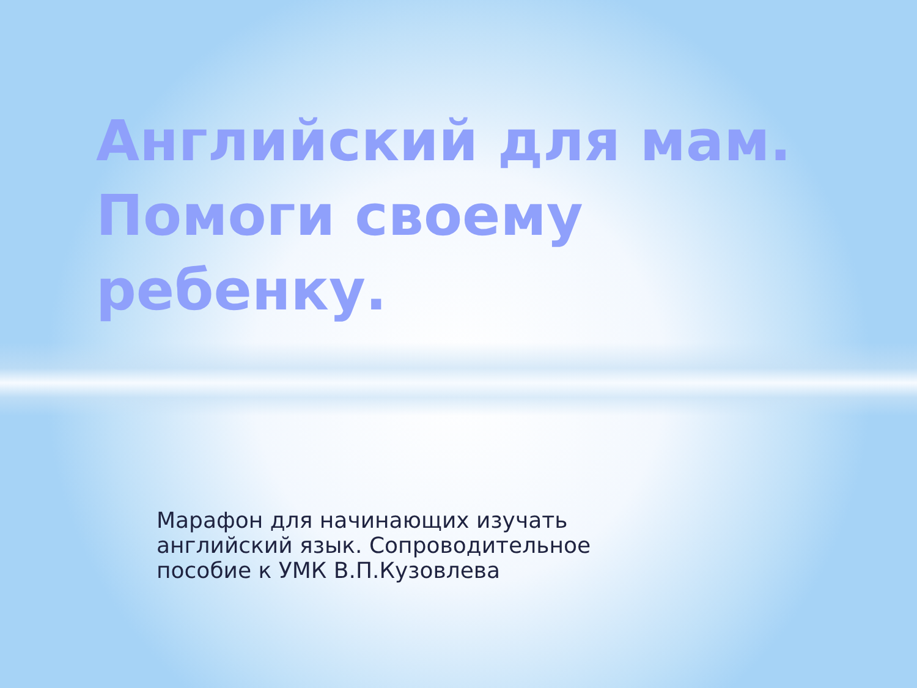Английский для мам. Помоги своему ребенку.
Марафон для начинающих изучать английский язык. Сопроводительное пособие к УМК В.П.Кузовлева